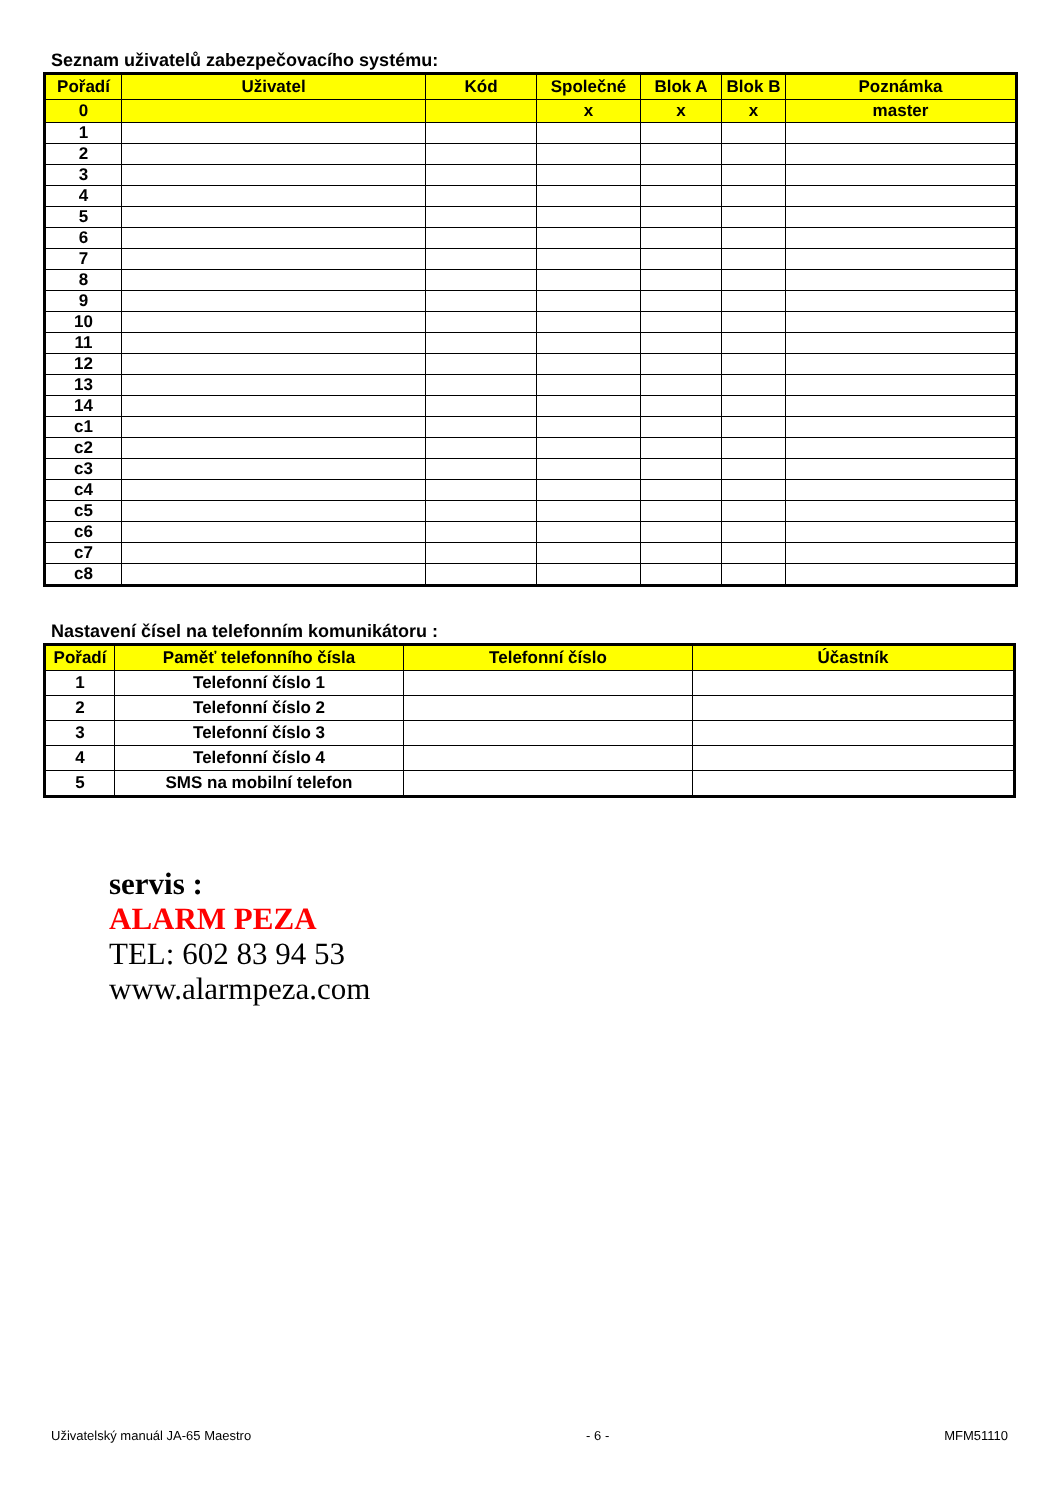Seznam uživatelů zabezpečovacího systému:
| Pořadí | Uživatel | Kód | Společné | Blok A | Blok B | Poznámka |
| --- | --- | --- | --- | --- | --- | --- |
| 0 | | | x | x | x | master |
| 1 | | | | | | |
| 2 | | | | | | |
| 3 | | | | | | |
| 4 | | | | | | |
| 5 | | | | | | |
| 6 | | | | | | |
| 7 | | | | | | |
| 8 | | | | | | |
| 9 | | | | | | |
| 10 | | | | | | |
| 11 | | | | | | |
| 12 | | | | | | |
| 13 | | | | | | |
| 14 | | | | | | |
| c1 | | | | | | |
| c2 | | | | | | |
| c3 | | | | | | |
| c4 | | | | | | |
| c5 | | | | | | |
| c6 | | | | | | |
| c7 | | | | | | |
| c8 | | | | | | |
Nastavení čísel na telefonním komunikátoru :
| Pořadí | Paměť telefonního čísla | Telefonní číslo | Účastník |
| --- | --- | --- | --- |
| 1 | Telefonní číslo 1 | | |
| 2 | Telefonní číslo 2 | | |
| 3 | Telefonní číslo 3 | | |
| 4 | Telefonní číslo 4 | | |
| 5 | SMS na mobilní telefon | | |
servis :
ALARM PEZA
TEL: 602 83 94 53
www.alarmpeza.com
Uživatelský manuál JA-65 Maestro - 6 - MFM51110